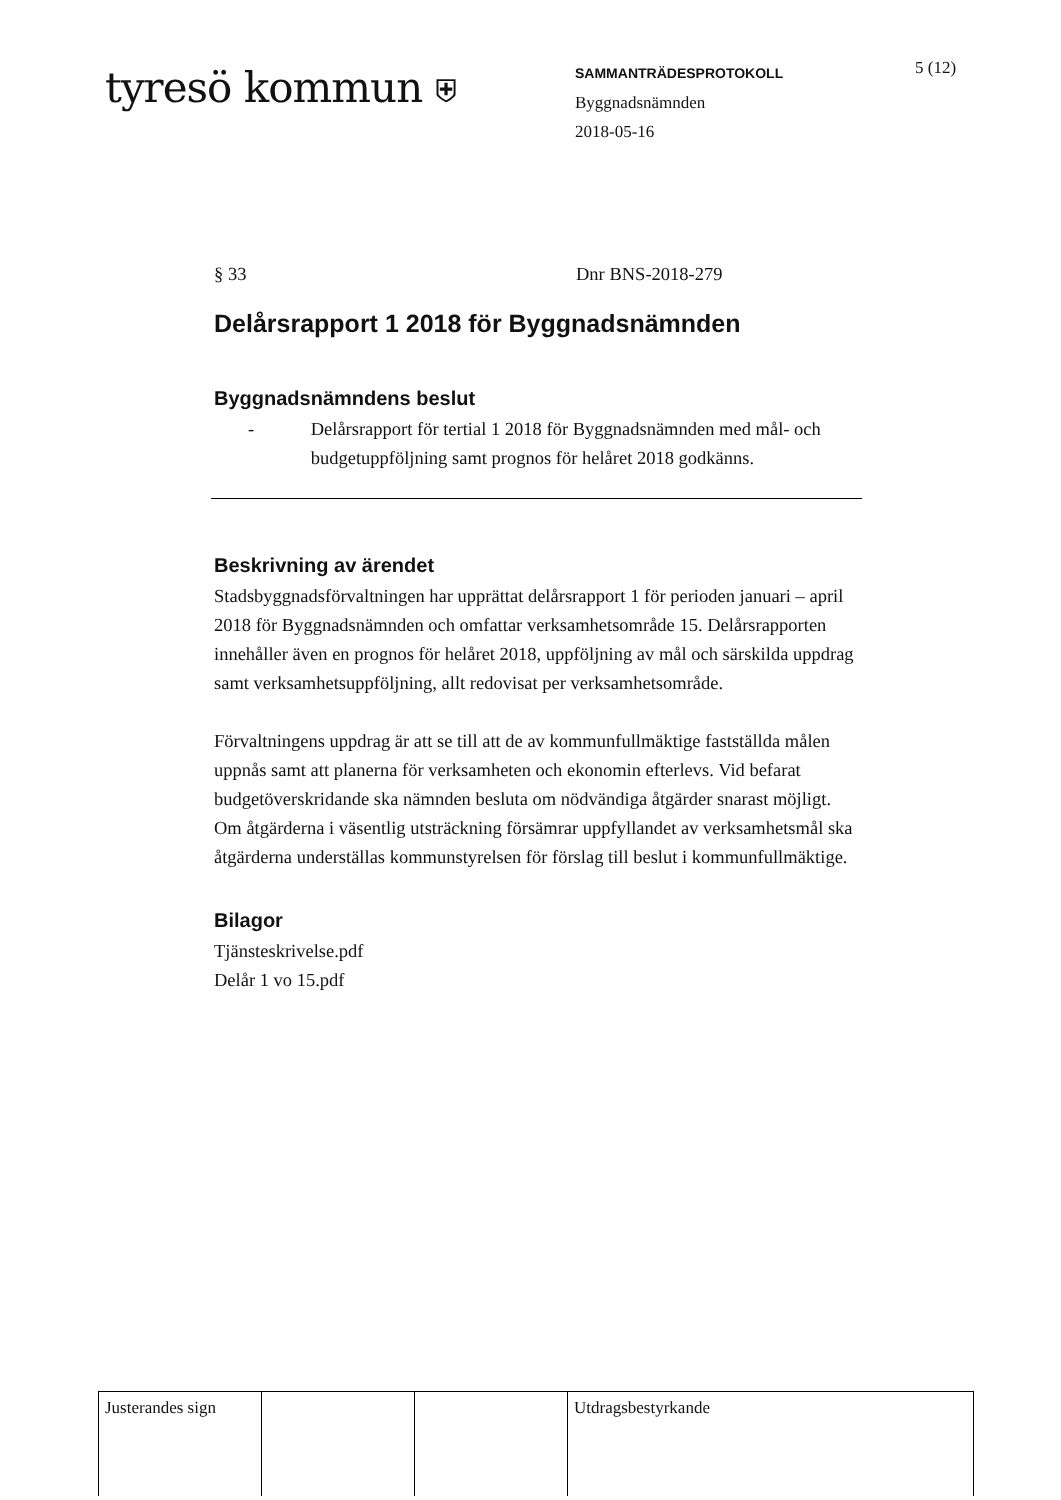tyresö kommun ⛨
SAMMANTRÄDESPROTOKOLL
Byggnadsnämnden
2018-05-16
5 (12)
§ 33 Dnr BNS-2018-279
Delårsrapport 1 2018 för Byggnadsnämnden
Byggnadsnämndens beslut
- Delårsrapport för tertial 1 2018 för Byggnadsnämnden med mål- och budgetuppföljning samt prognos för helåret 2018 godkänns.
Beskrivning av ärendet
Stadsbyggnadsförvaltningen har upprättat delårsrapport 1 för perioden januari – april 2018 för Byggnadsnämnden och omfattar verksamhetsområde 15. Delårsrapporten innehåller även en prognos för helåret 2018, uppföljning av mål och särskilda uppdrag samt verksamhetsuppföljning, allt redovisat per verksamhetsområde.
Förvaltningens uppdrag är att se till att de av kommunfullmäktige fastställda målen uppnås samt att planerna för verksamheten och ekonomin efterlevs. Vid befarat budgetöverskridande ska nämnden besluta om nödvändiga åtgärder snarast möjligt. Om åtgärderna i väsentlig utsträckning försämrar uppfyllandet av verksamhetsmål ska åtgärderna underställas kommunstyrelsen för förslag till beslut i kommunfullmäktige.
Bilagor
Tjänsteskrivelse.pdf
Delår 1 vo 15.pdf
| Justerandes sign | | | Utdragsbestyrkande |